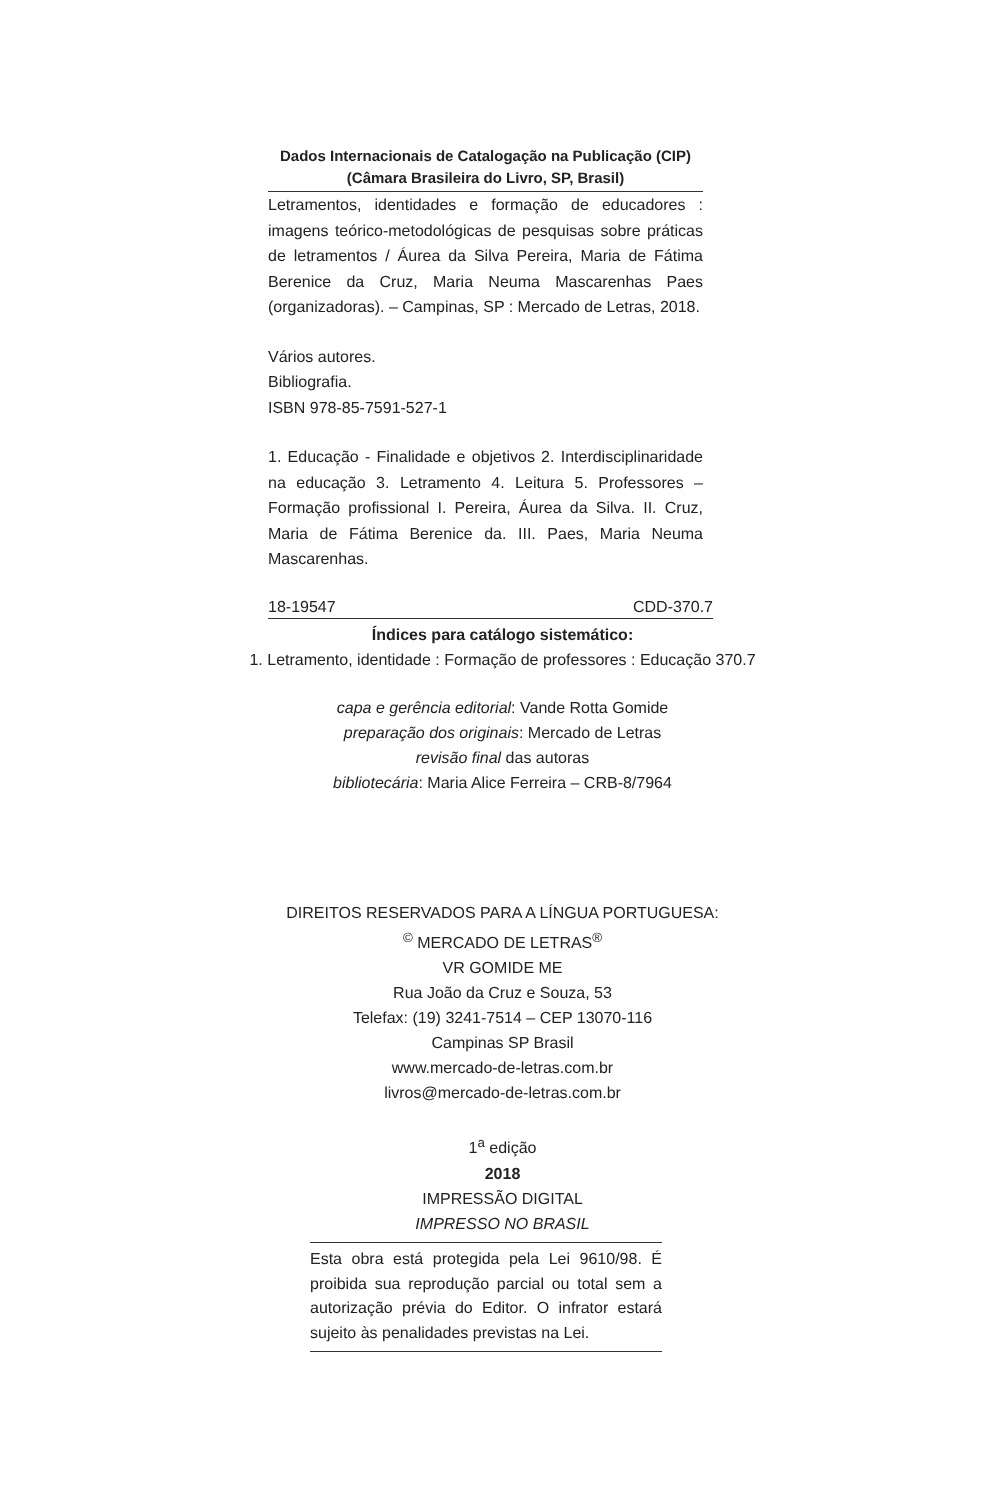Dados Internacionais de Catalogação na Publicação (CIP)
(Câmara Brasileira do Livro, SP, Brasil)
Letramentos, identidades e formação de educadores : imagens teórico-metodológicas de pesquisas sobre práticas de letramentos / Áurea da Silva Pereira, Maria de Fátima Berenice da Cruz, Maria Neuma Mascarenhas Paes (organizadoras). – Campinas, SP : Mercado de Letras, 2018.
Vários autores.
Bibliografia.
ISBN 978-85-7591-527-1
1. Educação - Finalidade e objetivos 2. Interdisciplinaridade na educação 3. Letramento 4. Leitura 5. Professores – Formação profissional I. Pereira, Áurea da Silva. II. Cruz, Maria de Fátima Berenice da. III. Paes, Maria Neuma Mascarenhas.
18-19547 CDD-370.7
Índices para catálogo sistemático:
1. Letramento, identidade : Formação de professores : Educação 370.7
capa e gerência editorial: Vande Rotta Gomide
preparação dos originais: Mercado de Letras
revisão final das autoras
bibliotecária: Maria Alice Ferreira – CRB-8/7964
DIREITOS RESERVADOS PARA A LÍNGUA PORTUGUESA:
<sup>©</sup> MERCADO DE LETRAS<sup>®</sup>
VR GOMIDE ME
Rua João da Cruz e Souza, 53
Telefax: (19) 3241-7514 – CEP 13070-116
Campinas SP Brasil
www.mercado-de-letras.com.br
livros@mercado-de-letras.com.br
1<sup>a</sup> edição
2018
IMPRESSÃO DIGITAL
IMPRESSO NO BRASIL
Esta obra está protegida pela Lei 9610/98. É proibida sua reprodução parcial ou total sem a autorização prévia do Editor. O infrator estará sujeito às penalidades previstas na Lei.